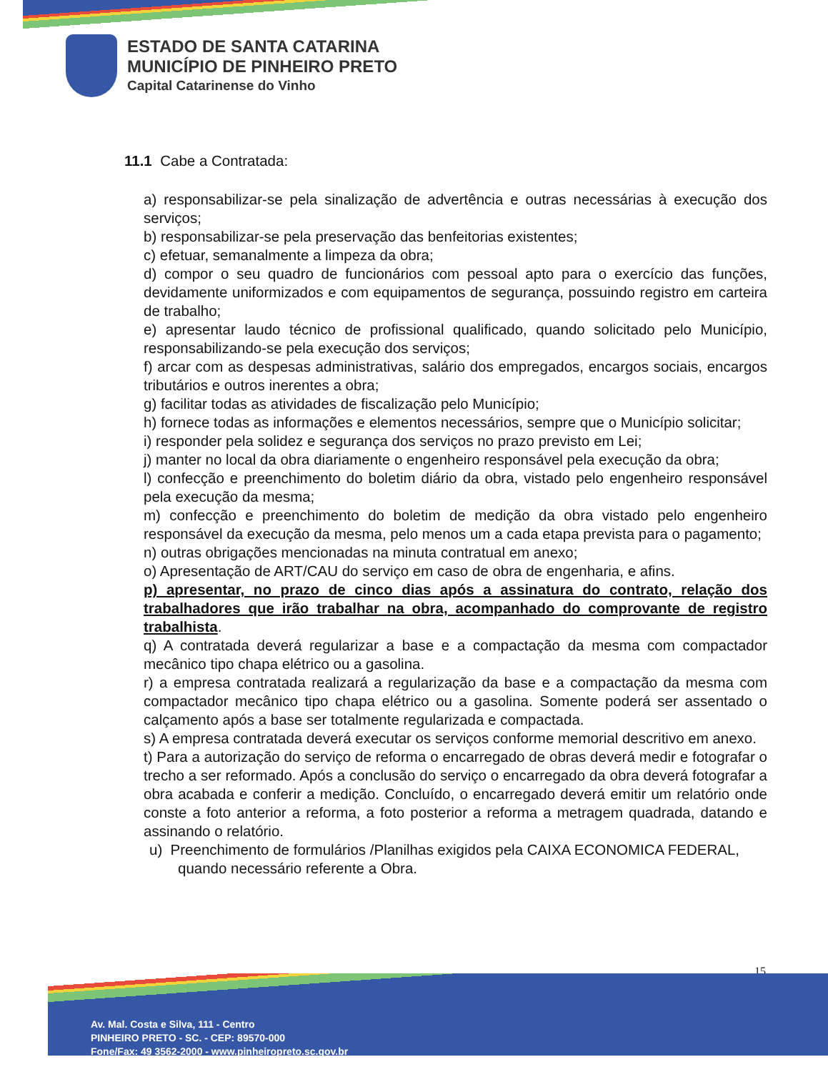ESTADO DE SANTA CATARINA
MUNICÍPIO DE PINHEIRO PRETO
Capital Catarinense do Vinho
11.1 Cabe a Contratada:
a) responsabilizar-se pela sinalização de advertência e outras necessárias à execução dos serviços;
b) responsabilizar-se pela preservação das benfeitorias existentes;
c) efetuar, semanalmente a limpeza da obra;
d) compor o seu quadro de funcionários com pessoal apto para o exercício das funções, devidamente uniformizados e com equipamentos de segurança, possuindo registro em carteira de trabalho;
e) apresentar laudo técnico de profissional qualificado, quando solicitado pelo Município, responsabilizando-se pela execução dos serviços;
f) arcar com as despesas administrativas, salário dos empregados, encargos sociais, encargos tributários e outros inerentes a obra;
g) facilitar todas as atividades de fiscalização pelo Município;
h) fornece todas as informações e elementos necessários, sempre que o Município solicitar;
i) responder pela solidez e segurança dos serviços no prazo previsto em Lei;
j) manter no local da obra diariamente o engenheiro responsável pela execução da obra;
l) confecção e preenchimento do boletim diário da obra, vistado pelo engenheiro responsável pela execução da mesma;
m) confecção e preenchimento do boletim de medição da obra vistado pelo engenheiro responsável da execução da mesma, pelo menos um a cada etapa prevista para o pagamento;
n) outras obrigações mencionadas na minuta contratual em anexo;
o) Apresentação de ART/CAU do serviço em caso de obra de engenharia, e afins.
p) apresentar, no prazo de cinco dias após a assinatura do contrato, relação dos trabalhadores que irão trabalhar na obra, acompanhado do comprovante de registro trabalhista.
q) A contratada deverá regularizar a base e a compactação da mesma com compactador mecânico tipo chapa elétrico ou a gasolina.
r) a empresa contratada realizará a regularização da base e a compactação da mesma com compactador mecânico tipo chapa elétrico ou a gasolina. Somente poderá ser assentado o calçamento após a base ser totalmente regularizada e compactada.
s) A empresa contratada deverá executar os serviços conforme memorial descritivo em anexo.
t) Para a autorização do serviço de reforma o encarregado de obras deverá medir e fotografar o trecho a ser reformado. Após a conclusão do serviço o encarregado da obra deverá fotografar a obra acabada e conferir a medição. Concluído, o encarregado deverá emitir um relatório onde conste a foto anterior a reforma, a foto posterior a reforma a metragem quadrada, datando e assinando o relatório.
u) Preenchimento de formulários /Planilhas exigidos pela CAIXA ECONOMICA FEDERAL, quando necessário referente a Obra.
15
Av. Mal. Costa e Silva, 111 - Centro
PINHEIRO PRETO - SC. - CEP: 89570-000
Fone/Fax: 49 3562-2000 - www.pinheiropreto.sc.gov.br